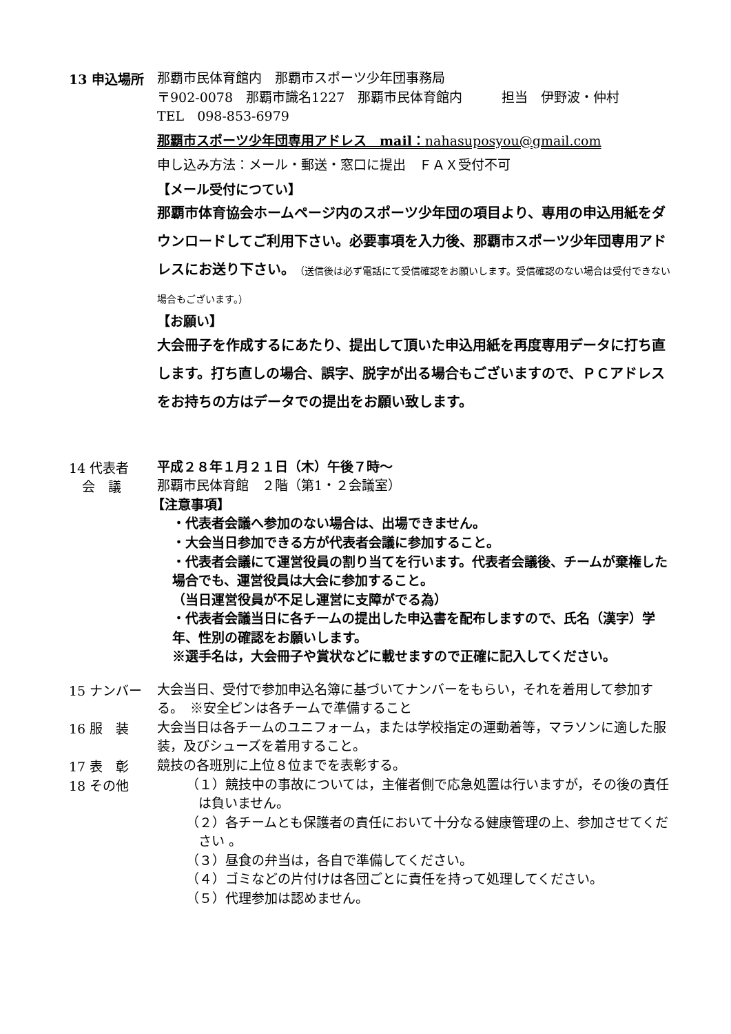13 申込場所
那覇市民体育館内　那覇市スポーツ少年団事務局
〒902-0078　那覇市識名1227　那覇市民体育館内　　　担当　伊野波・仲村
TEL　098-853-6979
那覇市スポーツ少年団専用アドレス　mail：nahasuposyou@gmail.com
申し込み方法：メール・郵送・窓口に提出　ＦＡＸ受付不可
【メール受付につてい】
那覇市体育協会ホームページ内のスポーツ少年団の項目より、専用の申込用紙をダウンロードしてご利用下さい。必要事項を入力後、那覇市スポーツ少年団専用アドレスにお送り下さい。（送信後は必ず電話にて受信確認をお願いします。受信確認のない場合は受付できない場合もございます。）
【お願い】
大会冊子を作成するにあたり、提出して頂いた申込用紙を再度専用データに打ち直します。打ち直しの場合、誤字、脱字が出る場合もございますので、ＰＣアドレスをお持ちの方はデータでの提出をお願い致します。
14 代表者
　会　議
平成２８年１月２１日（木）午後７時～
那覇市民体育館　２階（第1・２会議室）
【注意事項】
・代表者会議へ参加のない場合は、出場できません。
・大会当日参加できる方が代表者会議に参加すること。
・代表者会議にて運営役員の割り当てを行います。代表者会議後、チームが棄権した場合でも、運営役員は大会に参加すること。
（当日運営役員が不足し運営に支障がでる為）
・代表者会議当日に各チームの提出した申込書を配布しますので、氏名（漢字）学年、性別の確認をお願いします。
※選手名は，大会冊子や賞状などに載せますので正確に記入してください。
15 ナンバー
大会当日、受付で参加申込名簿に基づいてナンバーをもらい，それを着用して参加する。　※安全ピンは各チームで準備すること
16 服　装
大会当日は各チームのユニフォーム，または学校指定の運動着等，マラソンに適した服装，及びシューズを着用すること。
17 表　彰
競技の各班別に上位８位までを表彰する。
18 その他
（１）競技中の事故については，主催者側で応急処置は行いますが，その後の責任は負いません。
（２）各チームとも保護者の責任において十分なる健康管理の上、参加させてください 。
（３）昼食の弁当は，各自で準備してください。
（４）ゴミなどの片付けは各団ごとに責任を持って処理してください。
（５）代理参加は認めません。